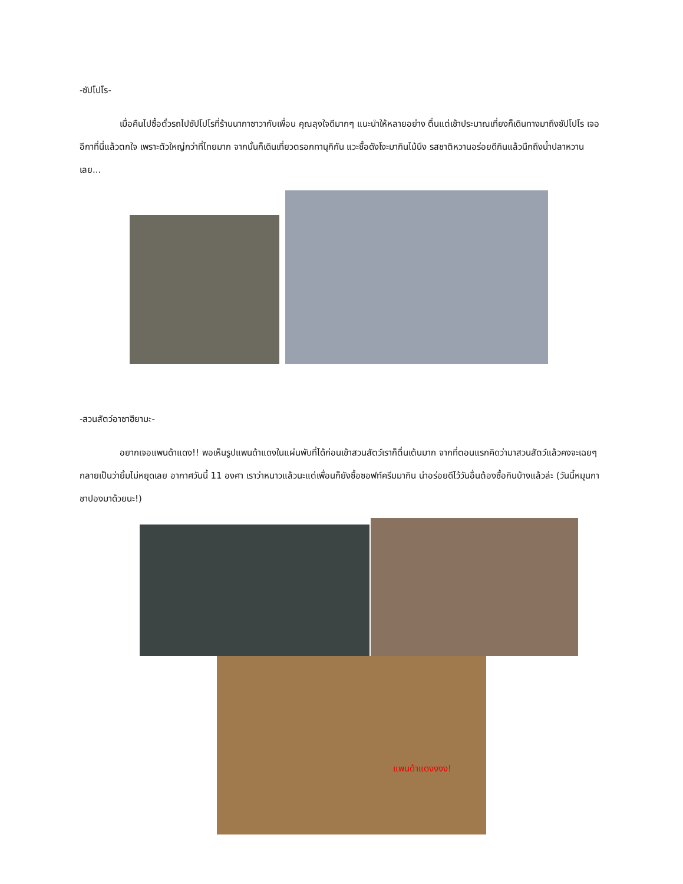-ซัปโปโร-
เมื่อคืนไปซื้อตั๋วรถไปซัปโปโรที่ร้านนากาซาวากับเพื่อน คุณลุงใจดีมากๆ แนะนำให้หลายอย่าง ตื่นแต่เช้าประมาณเที่ยงก็เดินทางมาถึงซัปโปโร เจออีกาที่นี่แล้วตกใจ เพราะตัวใหญ่กว่าที่ไทยมาก จากนั้นก็เดินเที่ยวตรอกทานุกิกัน แวะซื้อดังโงะมากินไม้นึง รสชาติหวานอร่อยดีกินแล้วนึกถึงน้ำปลาหวานเลย...
-สวนสัตว์อาซาฮียามะ-
อยากเจอแพนด้าแดง!! พอเห็นรูปแพนด้าแดงในแผ่นพับที่ได้ก่อนเข้าสวนสัตว์เราก็ตื่นเต้นมาก จากที่ตอนแรกคิดว่ามาสวนสัตว์แล้วคงจะเฉยๆ กลายเป็นว่ายิ้มไม่หยุดเลย อากาศวันนี้ 11 องศา เราว่าหนาวแล้วนะแต่เพื่อนก็ยังซื้อซอฟท์ครีมมากิน น่าอร่อยดีไว้วันอื่นต้องซื้อกินบ้างแล้วล่ะ (วันนี้หมุนกาชาปองมาด้วยนะ!)
แพนด้าแดงงงง!